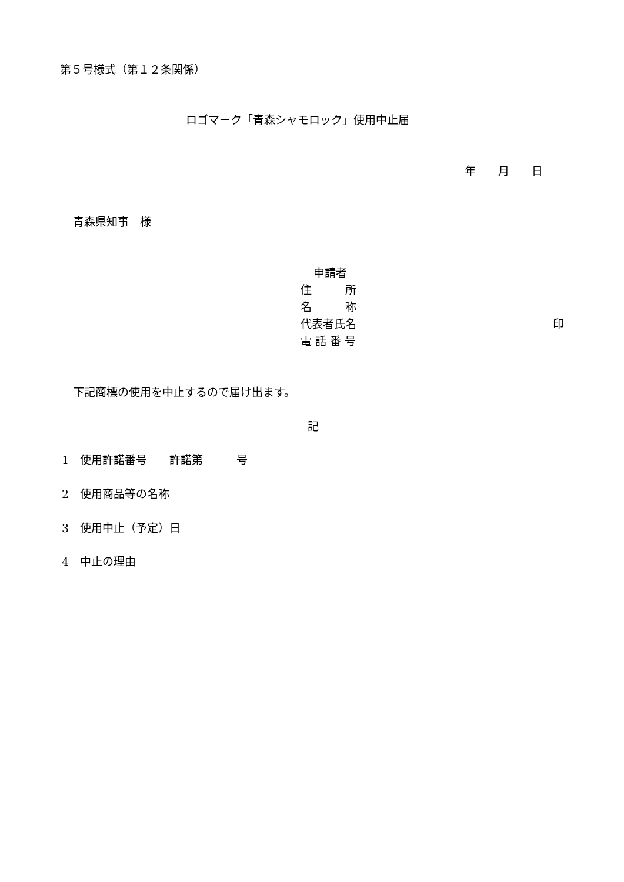第５号様式（第１２条関係）
ロゴマーク「青森シャモロック」使用中止届
年　　月　　日
青森県知事　様
申請者
住　　　所
名　　　称
代表者氏名
印
電 話 番 号
下記商標の使用を中止するので届け出ます。
記
1　使用許諾番号　　許諾第　　　号
2　使用商品等の名称
3　使用中止（予定）日
4　中止の理由